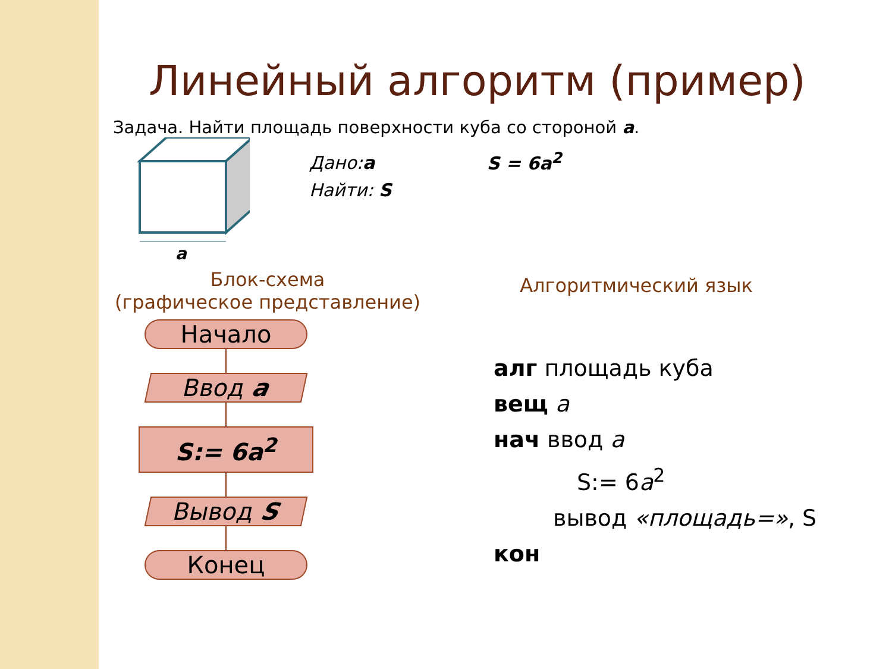Линейный алгоритм (пример)
Задача. Найти площадь поверхности куба со стороной a.
a
Дано:a
Найти: S
S = 6a<sup>2</sup>
Блок-схема
(графическое представление)
Начало
Ввод a
S:= 6a<sup>2</sup>
Вывод S
Конец
Алгоритмический язык
алг площадь куба
вещ a
нач ввод a
S:= 6a<sup>2</sup>
вывод «площадь=», S
кон